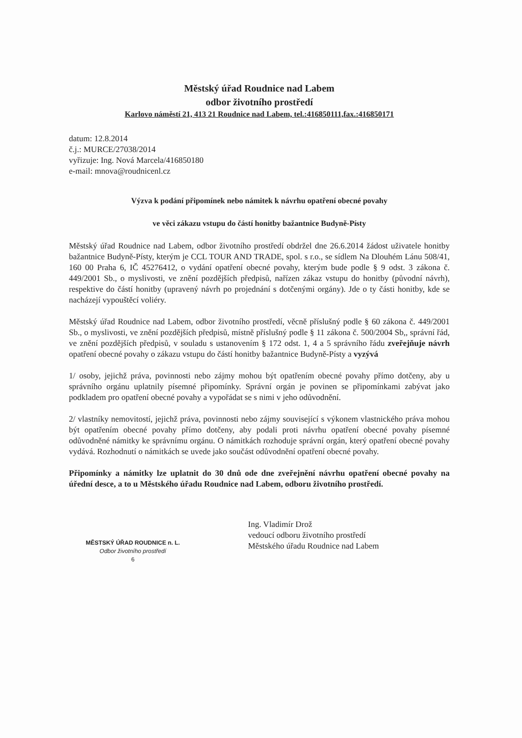Městský úřad Roudnice nad Labem
odbor životního prostředí
Karlovo náměstí 21, 413 21 Roudnice nad Labem, tel.:416850111,fax.:416850171
datum: 12.8.2014
č.j.: MURCE/27038/2014
vyřizuje: Ing. Nová Marcela/416850180
e-mail: mnova@roudnicenl.cz
Výzva k podání připomínek nebo námitek k návrhu opatření obecné povahy
ve věci zákazu vstupu do částí honitby bažantnice Budyně-Písty
Městský úřad Roudnice nad Labem, odbor životního prostředí obdržel dne 26.6.2014 žádost uživatele honitby bažantnice Budyně-Písty, kterým je CCL TOUR AND TRADE, spol. s r.o., se sídlem Na Dlouhém Lánu 508/41, 160 00 Praha 6, IČ 45276412, o vydání opatření obecné povahy, kterým bude podle § 9 odst. 3 zákona č. 449/2001 Sb., o myslivosti, ve znění pozdějších předpisů, nařízen zákaz vstupu do honitby (původní návrh), respektive do částí honitby (upravený návrh po projednání s dotčenými orgány). Jde o ty části honitby, kde se nacházejí vypouštěcí voliéry.
Městský úřad Roudnice nad Labem, odbor životního prostředí, věcně příslušný podle § 60 zákona č. 449/2001 Sb., o myslivosti, ve znění pozdějších předpisů, místně příslušný podle § 11 zákona č. 500/2004 Sb,, správní řád, ve znění pozdějších předpisů, v souladu s ustanovením § 172 odst. 1, 4 a 5 správního řádu zveřejňuje návrh opatření obecné povahy o zákazu vstupu do částí honitby bažantnice Budyně-Písty a vyzývá
1/ osoby, jejichž práva, povinnosti nebo zájmy mohou být opatřením obecné povahy přímo dotčeny, aby u správního orgánu uplatnily písemné připomínky. Správní orgán je povinen se připomínkami zabývat jako podkladem pro opatření obecné povahy a vypořádat se s nimi v jeho odůvodnění.
2/ vlastníky nemovitostí, jejichž práva, povinnosti nebo zájmy související s výkonem vlastnického práva mohou být opatřením obecné povahy přímo dotčeny, aby podali proti návrhu opatření obecné povahy písemné odůvodněné námitky ke správnímu orgánu. O námitkách rozhoduje správní orgán, který opatření obecné povahy vydává. Rozhodnutí o námitkách se uvede jako součást odůvodnění opatření obecné povahy.
Připomínky a námitky lze uplatnit do 30 dnů ode dne zveřejnění návrhu opatření obecné povahy na úřední desce, a to u Městského úřadu Roudnice nad Labem, odboru životního prostředí.
MĚSTSKÝ ÚŘAD ROUDNICE n. L.
Odbor životního prostředí
6
Ing. Vladimír Drož
vedoucí odboru životního prostředí
Městského úřadu Roudnice nad Labem